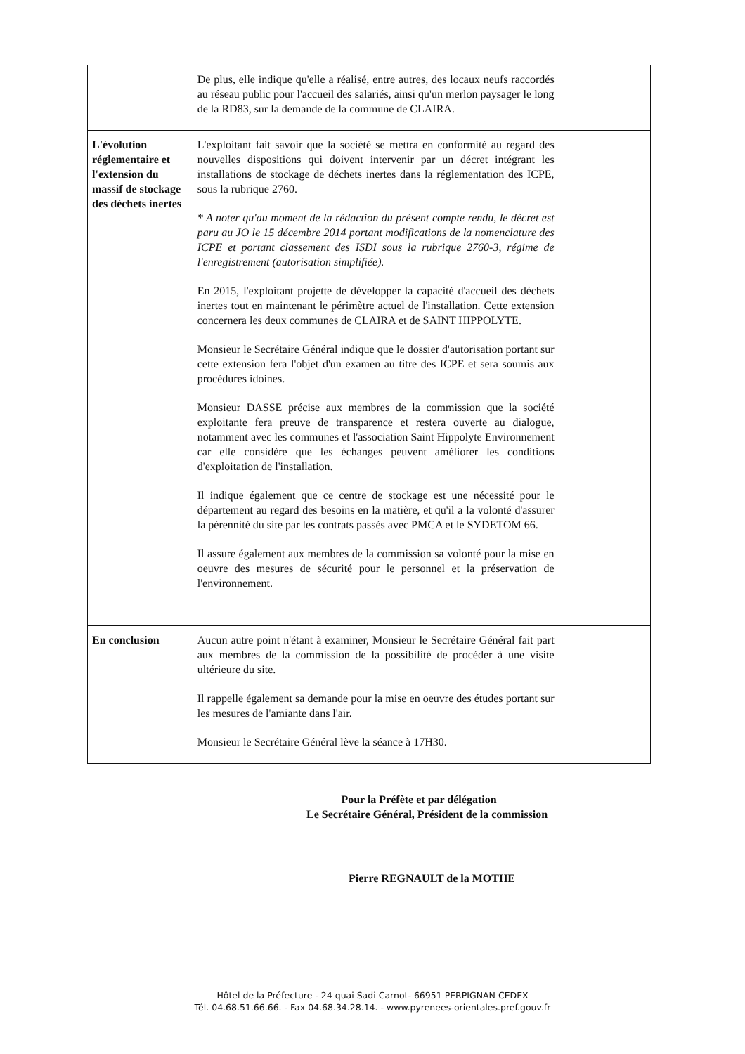| | De plus, elle indique qu'elle a réalisé, entre autres, des locaux neufs raccordés au réseau public pour l'accueil des salariés, ainsi qu'un merlon paysager le long de la RD83, sur la demande de la commune de CLAIRA. | |
| L'évolution réglementaire et l'extension du massif de stockage des déchets inertes | L'exploitant fait savoir que la société se mettra en conformité au regard des nouvelles dispositions qui doivent intervenir par un décret intégrant les installations de stockage de déchets inertes dans la réglementation des ICPE, sous la rubrique 2760. * A noter qu'au moment de la rédaction du présent compte rendu, le décret est paru au JO le 15 décembre 2014 portant modifications de la nomenclature des ICPE et portant classement des ISDI sous la rubrique 2760-3, régime de l'enregistrement (autorisation simplifiée). En 2015, l'exploitant projette de développer la capacité d'accueil des déchets inertes tout en maintenant le périmètre actuel de l'installation. Cette extension concernera les deux communes de CLAIRA et de SAINT HIPPOLYTE. Monsieur le Secrétaire Général indique que le dossier d'autorisation portant sur cette extension fera l'objet d'un examen au titre des ICPE et sera soumis aux procédures idoines. Monsieur DASSE précise aux membres de la commission que la société exploitante fera preuve de transparence et restera ouverte au dialogue, notamment avec les communes et l'association Saint Hippolyte Environnement car elle considère que les échanges peuvent améliorer les conditions d'exploitation de l'installation. Il indique également que ce centre de stockage est une nécessité pour le département au regard des besoins en la matière, et qu'il a la volonté d'assurer la pérennité du site par les contrats passés avec PMCA et le SYDETOM 66. Il assure également aux membres de la commission sa volonté pour la mise en oeuvre des mesures de sécurité pour le personnel et la préservation de l'environnement. | |
| En conclusion | Aucun autre point n'étant à examiner, Monsieur le Secrétaire Général fait part aux membres de la commission de la possibilité de procéder à une visite ultérieure du site. Il rappelle également sa demande pour la mise en oeuvre des études portant sur les mesures de l'amiante dans l'air. Monsieur le Secrétaire Général lève la séance à 17H30. | |
Pour la Préfète et par délégation
Le Secrétaire Général, Président de la commission
Pierre REGNAULT de la MOTHE
Hôtel de la Préfecture - 24 quai Sadi Carnot- 66951 PERPIGNAN CEDEX
Tél. 04.68.51.66.66. - Fax 04.68.34.28.14. - www.pyrenees-orientales.pref.gouv.fr